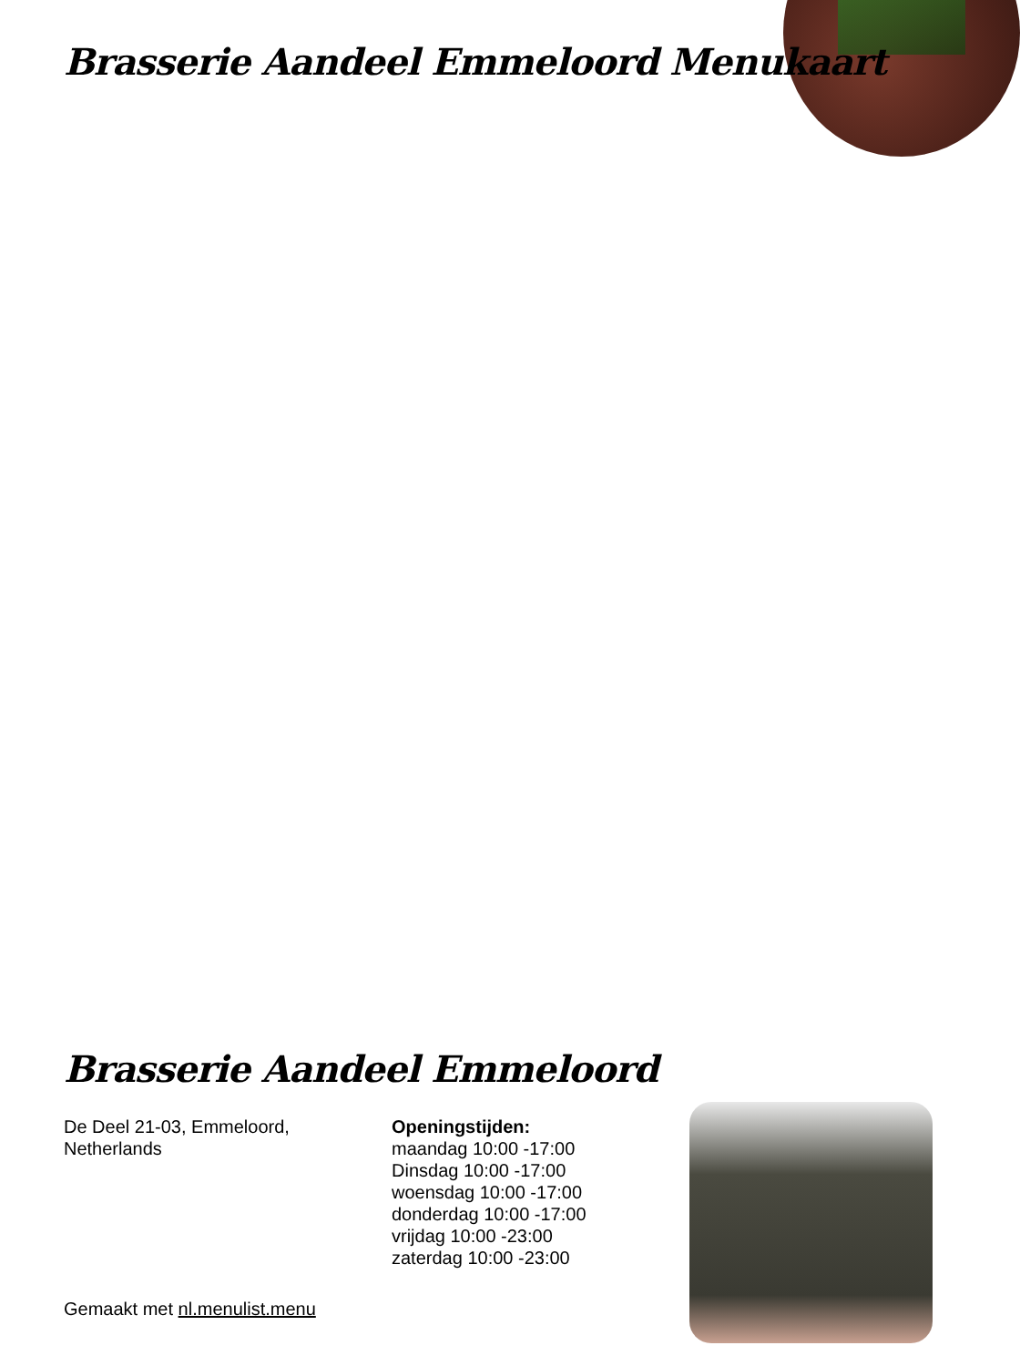Brasserie Aandeel Emmeloord Menukaart
Brasserie Aandeel Emmeloord
De Deel 21-03, Emmeloord,
Netherlands
Openingstijden:
maandag 10:00 -17:00
Dinsdag 10:00 -17:00
woensdag 10:00 -17:00
donderdag 10:00 -17:00
vrijdag 10:00 -23:00
zaterdag 10:00 -23:00
Gemaakt met nl.menulist.menu